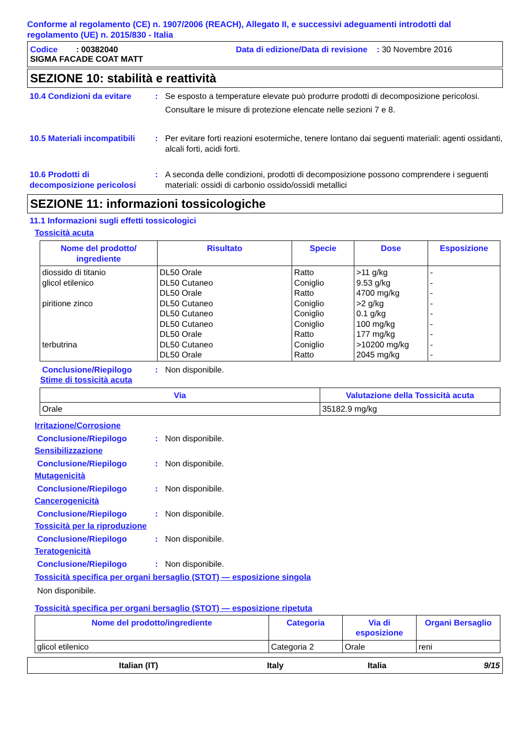Conforme al regolamento (CE) n. 1907/2006 (REACH), Allegato II, e successivi adeguamenti introdotti dal regolamento (UE) n. 2015/830 - Italia
Codice : 00382040 Data di edizione/Data di revisione : 30 Novembre 2016
SIGMA FACADE COAT MATT
SEZIONE 10: stabilità e reattività
10.4 Condizioni da evitare
: Se esposto a temperature elevate può produrre prodotti di decomposizione pericolosi.
Consultare le misure di protezione elencate nelle sezioni 7 e 8.
10.5 Materiali incompatibili
: Per evitare forti reazioni esotermiche, tenere lontano dai seguenti materiali: agenti ossidanti, alcali forti, acidi forti.
10.6 Prodotti di decomposizione pericolosi
: A seconda delle condizioni, prodotti di decomposizione possono comprendere i seguenti materiali: ossidi di carbonio ossido/ossidi metallici
SEZIONE 11: informazioni tossicologiche
11.1 Informazioni sugli effetti tossicologici
Tossicità acuta
| Nome del prodotto/ ingrediente | Risultato | Specie | Dose | Esposizione |
| --- | --- | --- | --- | --- |
| diossido di titanio glicol etilenico piritione zinco terbutrina | DL50 Orale DL50 Cutaneo DL50 Orale DL50 Cutaneo DL50 Cutaneo DL50 Cutaneo DL50 Orale DL50 Cutaneo DL50 Orale | Ratto Coniglio Ratto Coniglio Coniglio Coniglio Ratto Coniglio Ratto | >11 g/kg 9.53 g/kg 4700 mg/kg >2 g/kg 0.1 g/kg 100 mg/kg 177 mg/kg >10200 mg/kg 2045 mg/kg | - - - - - - - - - |
Conclusione/Riepilogo : Non disponibile.
Stime di tossicità acuta
| Via | Valutazione della Tossicità acuta |
| --- | --- |
| Orale | 35182.9 mg/kg |
Irritazione/Corrosione
Conclusione/Riepilogo : Non disponibile.
Sensibilizzazione
Conclusione/Riepilogo : Non disponibile.
Mutagenicità
Conclusione/Riepilogo : Non disponibile.
Cancerogenicità
Conclusione/Riepilogo : Non disponibile.
Tossicità per la riproduzione
Conclusione/Riepilogo : Non disponibile.
Teratogenicità
Conclusione/Riepilogo : Non disponibile.
Tossicità specifica per organi bersaglio (STOT) — esposizione singola
Non disponibile.
Tossicità specifica per organi bersaglio (STOT) — esposizione ripetuta
| Nome del prodotto/ingrediente | Categoria | Via di esposizione | Organi Bersaglio |
| --- | --- | --- | --- |
| glicol etilenico | Categoria 2 | Orale | reni |
Italian (IT) Italy Italia 9/15